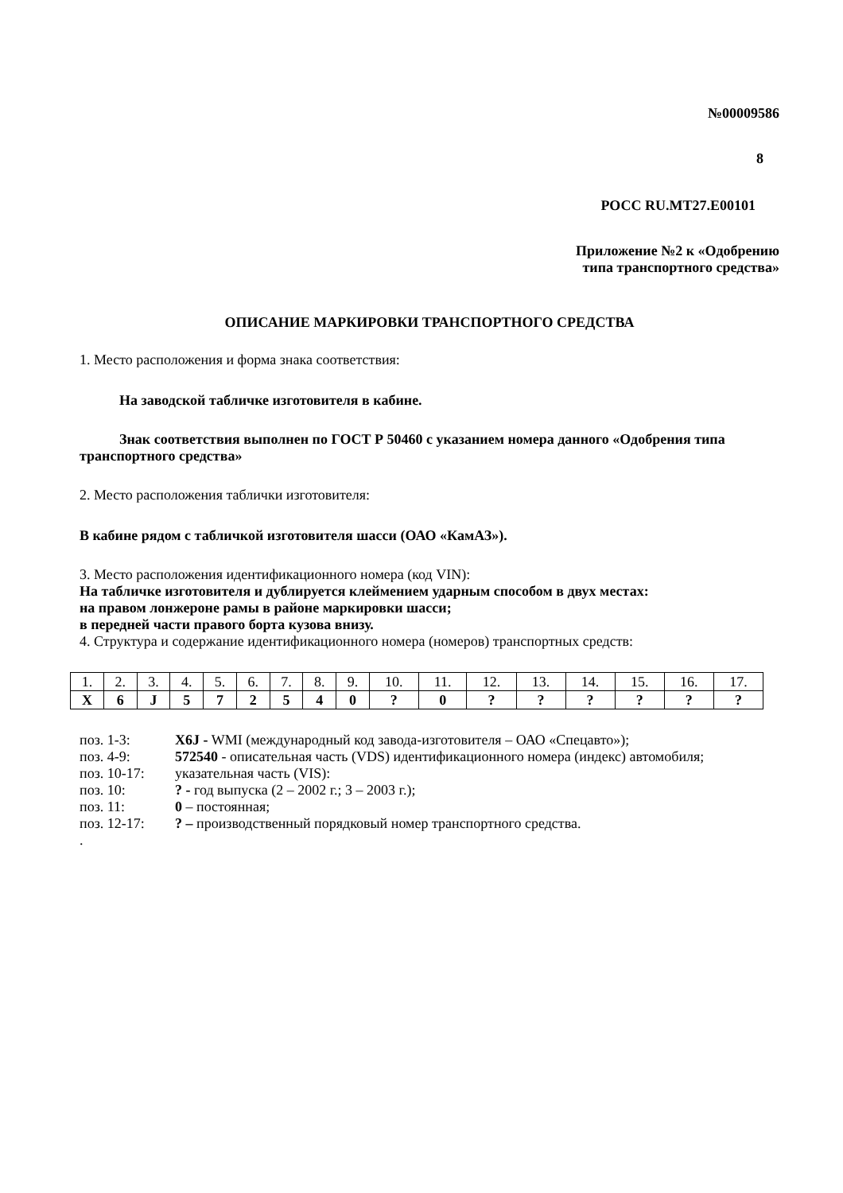№00009586
8
РОСС RU.MT27.E00101
Приложение №2 к «Одобрению
типа транспортного средства»
ОПИСАНИЕ МАРКИРОВКИ ТРАНСПОРТНОГО СРЕДСТВА
1. Место расположения и форма знака соответствия:
На заводской табличке изготовителя в кабине.
Знак соответствия выполнен по ГОСТ Р 50460 с указанием номера данного «Одобрения типа транспортного средства»
2. Место расположения таблички изготовителя:
В кабине рядом с табличкой изготовителя шасси (ОАО «КамАЗ»).
3. Место расположения идентификационного номера (код VIN):
На табличке изготовителя и дублируется клеймением ударным способом в двух местах:
на правом лонжероне рамы в районе маркировки шасси;
в передней части правого борта кузова внизу.
4. Структура и содержание идентификационного номера (номеров) транспортных средств:
| 1. | 2. | 3. | 4. | 5. | 6. | 7. | 8. | 9. | 10. | 11. | 12. | 13. | 14. | 15. | 16. | 17. |
| X | 6 | J | 5 | 7 | 2 | 5 | 4 | 0 | ? | 0 | ? | ? | ? | ? | ? | ? |
| поз. 1-3: | X6J - WMI (международный код завода-изготовителя – ОАО «Спецавто»); |
| поз. 4-9: | 572540 - описательная часть (VDS) идентификационного номера (индекс) автомобиля; |
| поз. 10-17: | указательная часть (VIS): |
| поз. 10: | ? - год выпуска (2 – 2002 г.; 3 – 2003 г.); |
| поз. 11: | 0 – постоянная; |
| поз. 12-17: | ? – производственный порядковый номер транспортного средства. |
.